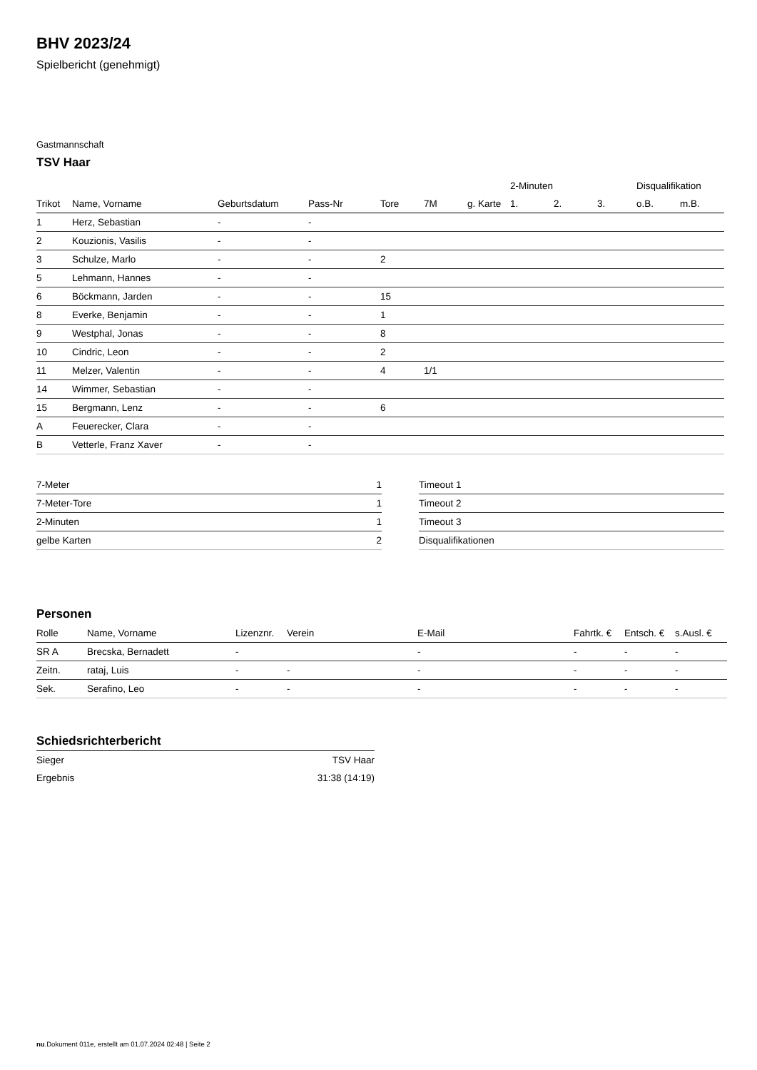BHV 2023/24
Spielbericht (genehmigt)
Gastmannschaft
TSV Haar
| | | | | | | | 2-Minuten | | | Disqualifikation | |
| --- | --- | --- | --- | --- | --- | --- | --- | --- | --- | --- | --- |
| Trikot | Name, Vorname | Geburtsdatum | Pass-Nr | Tore | 7M | g. Karte | 1. | 2. | 3. | o.B. | m.B. |
| 1 | Herz, Sebastian | - | - | | | | | | | | |
| 2 | Kouzionis, Vasilis | - | - | | | | | | | | |
| 3 | Schulze, Marlo | - | - | 2 | | | | | | | |
| 5 | Lehmann, Hannes | - | - | | | | | | | | |
| 6 | Böckmann, Jarden | - | - | 15 | | | | | | | |
| 8 | Everke, Benjamin | - | - | 1 | | | | | | | |
| 9 | Westphal, Jonas | - | - | 8 | | | | | | | |
| 10 | Cindric, Leon | - | - | 2 | | | | | | | |
| 11 | Melzer, Valentin | - | - | 4 | 1/1 | | | | | | |
| 14 | Wimmer, Sebastian | - | - | | | | | | | | |
| 15 | Bergmann, Lenz | - | - | 6 | | | | | | | |
| A | Feuerecker, Clara | - | - | | | | | | | | |
| B | Vetterle, Franz Xaver | - | - | | | | | | | | |
| 7-Meter | 1 |
| 7-Meter-Tore | 1 |
| 2-Minuten | 1 |
| gelbe Karten | 2 |
| Timeout 1 |
| Timeout 2 |
| Timeout 3 |
| Disqualifikationen |
Personen
| Rolle | Name, Vorname | Lizenznr. | Verein | E-Mail | Fahrtk. € | Entsch. € | s.Ausl. € |
| --- | --- | --- | --- | --- | --- | --- | --- |
| SR A | Brecska, Bernadett | - | | - | - | - | - |
| Zeitn. | rataj, Luis | - | - | - | - | - | - |
| Sek. | Serafino, Leo | - | - | - | - | - | - |
Schiedsrichterbericht
| Sieger | TSV Haar |
| Ergebnis | 31:38 (14:19) |
nu.Dokument 011e, erstellt am 01.07.2024 02:48 | Seite 2